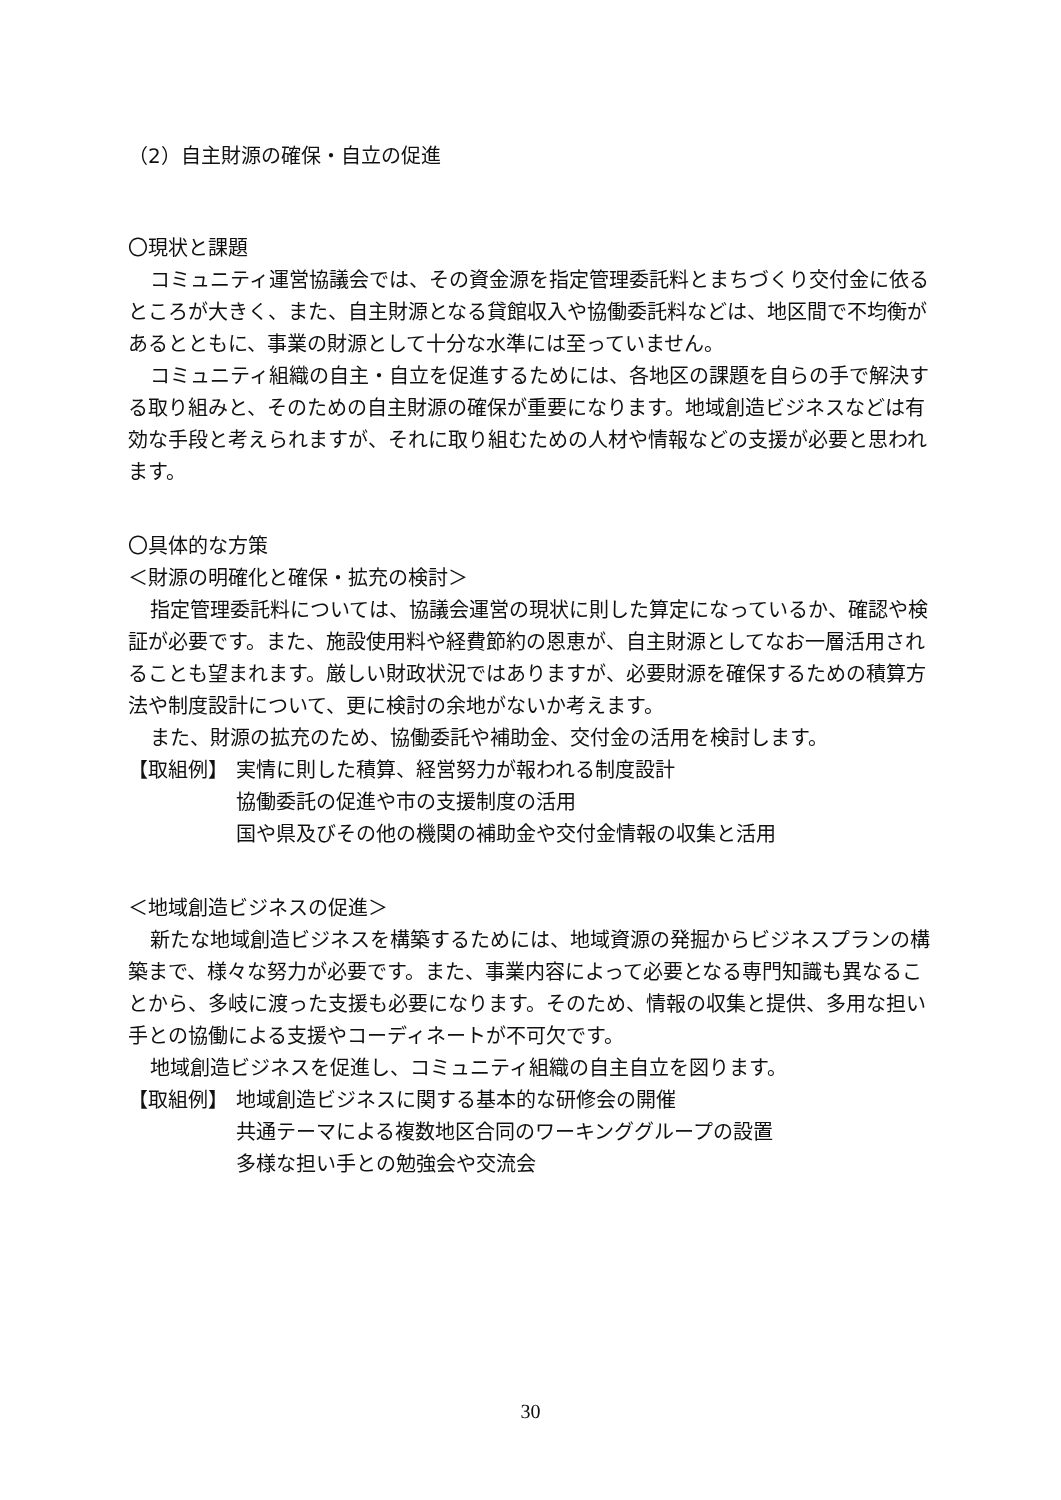（2）自主財源の確保・自立の促進
〇現状と課題
コミュニティ運営協議会では、その資金源を指定管理委託料とまちづくり交付金に依るところが大きく、また、自主財源となる貸館収入や協働委託料などは、地区間で不均衡があるとともに、事業の財源として十分な水準には至っていません。
コミュニティ組織の自主・自立を促進するためには、各地区の課題を自らの手で解決する取り組みと、そのための自主財源の確保が重要になります。地域創造ビジネスなどは有効な手段と考えられますが、それに取り組むための人材や情報などの支援が必要と思われます。
〇具体的な方策
＜財源の明確化と確保・拡充の検討＞
指定管理委託料については、協議会運営の現状に則した算定になっているか、確認や検証が必要です。また、施設使用料や経費節約の恩恵が、自主財源としてなお一層活用されることも望まれます。厳しい財政状況ではありますが、必要財源を確保するための積算方法や制度設計について、更に検討の余地がないか考えます。
また、財源の拡充のため、協働委託や補助金、交付金の活用を検討します。
【取組例】 実情に則した積算、経営努力が報われる制度設計
協働委託の促進や市の支援制度の活用
国や県及びその他の機関の補助金や交付金情報の収集と活用
＜地域創造ビジネスの促進＞
新たな地域創造ビジネスを構築するためには、地域資源の発掘からビジネスプランの構築まで、様々な努力が必要です。また、事業内容によって必要となる専門知識も異なることから、多岐に渡った支援も必要になります。そのため、情報の収集と提供、多用な担い手との協働による支援やコーディネートが不可欠です。
地域創造ビジネスを促進し、コミュニティ組織の自主自立を図ります。
【取組例】 地域創造ビジネスに関する基本的な研修会の開催
共通テーマによる複数地区合同のワーキンググループの設置
多様な担い手との勉強会や交流会
30